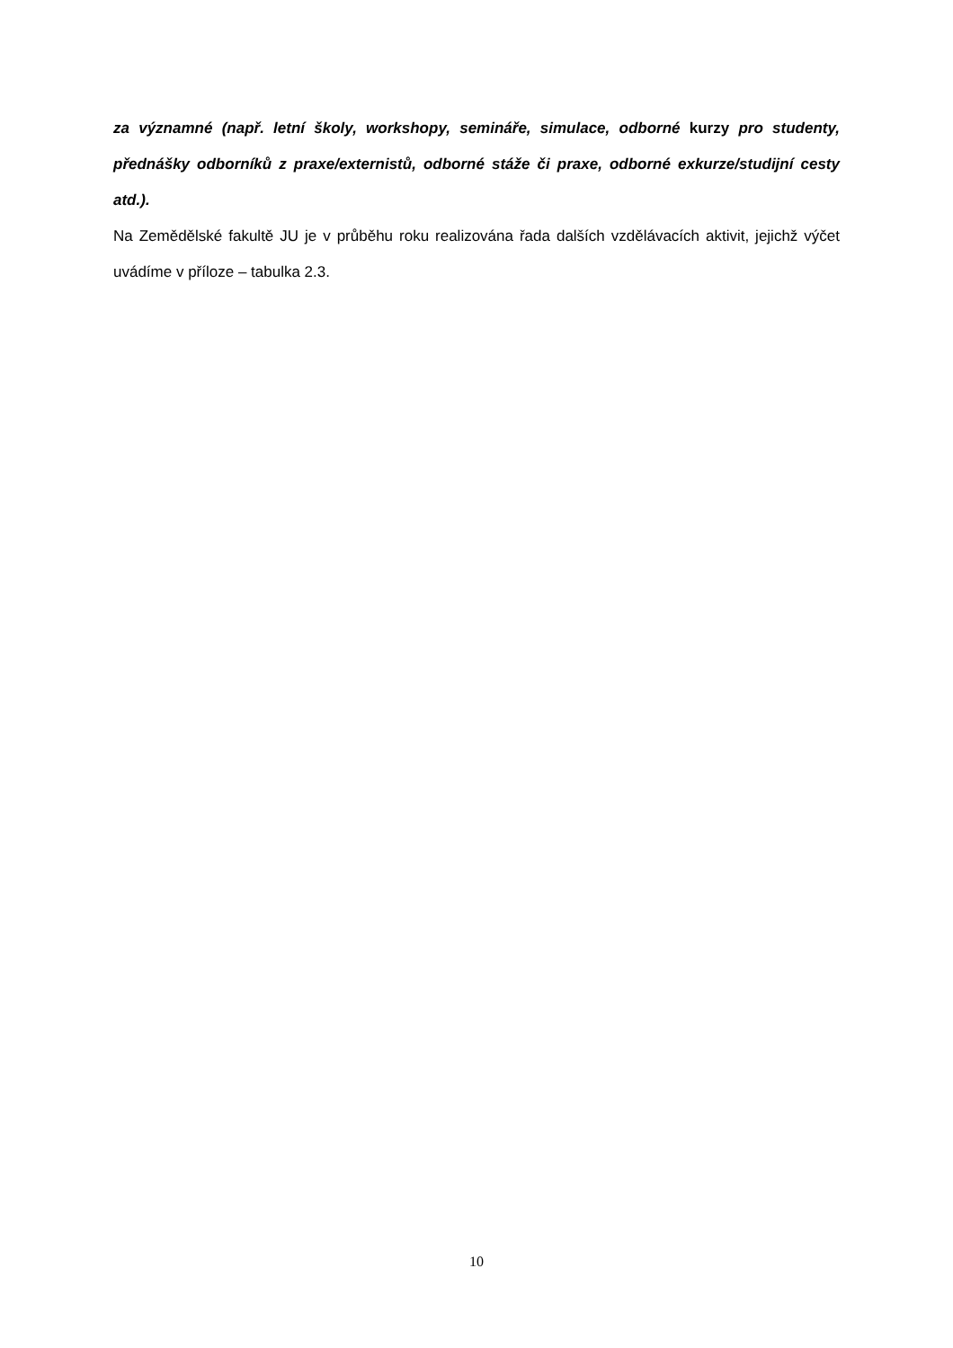za významné (např. letní školy, workshopy, semináře, simulace, odborné kurzy pro studenty, přednášky odborníků z praxe/externistů, odborné stáže či praxe, odborné exkurze/studijní cesty atd.).
Na Zemědělské fakultě JU je v průběhu roku realizována řada dalších vzdělávacích aktivit, jejichž výčet uvádíme v příloze – tabulka 2.3.
10